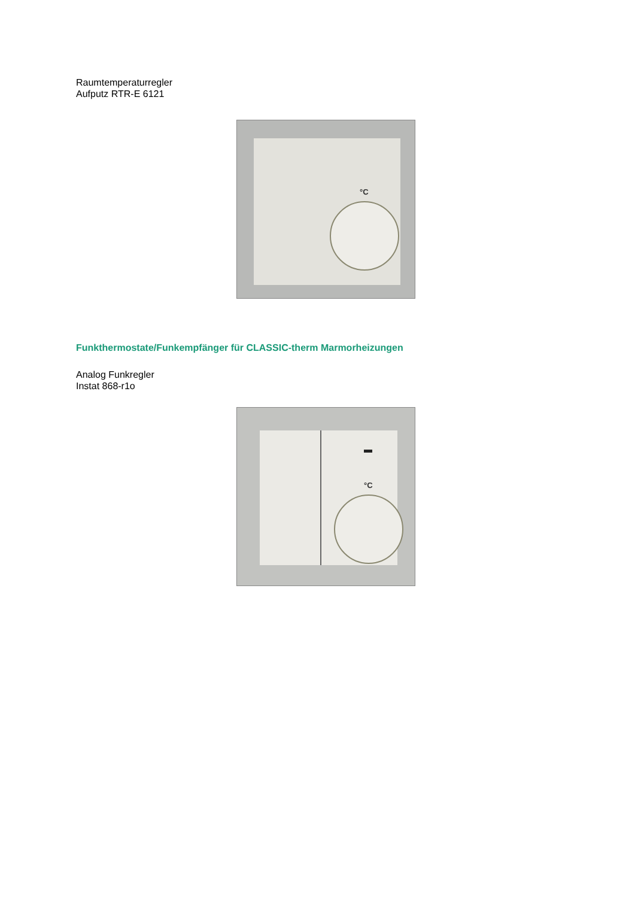Raumtemperaturregler
Aufputz RTR-E 6121
°C
Funkthermostate/Funkempfänger für CLASSIC-therm Marmorheizungen
Analog Funkregler
Instat 868-r1o
°C